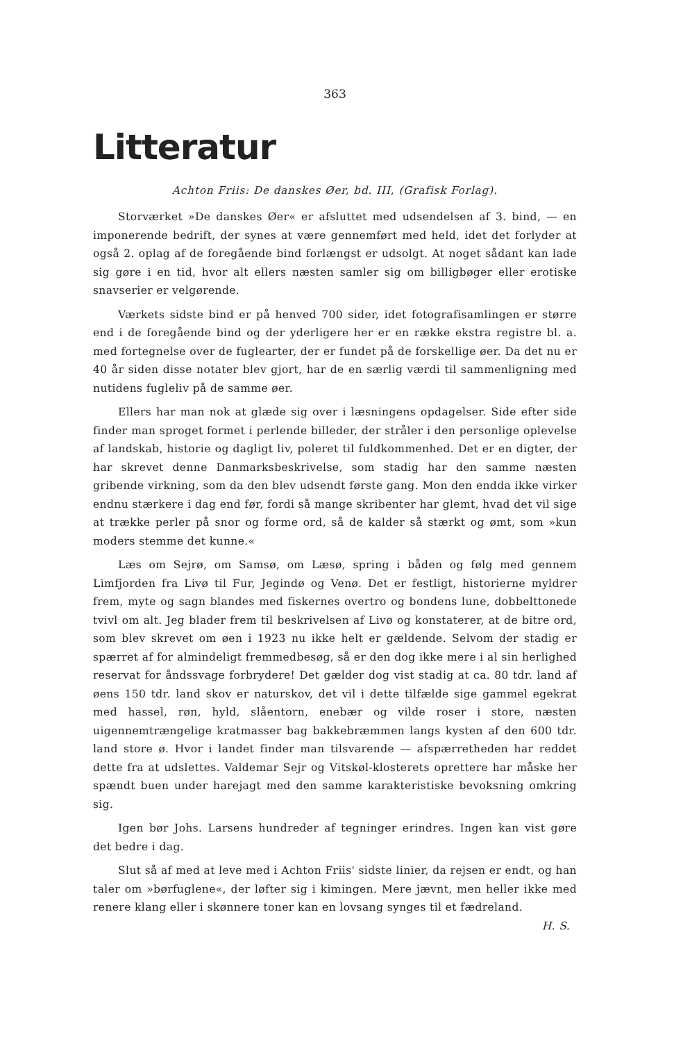363
Litteratur
Achton Friis: De danskes Øer, bd. III, (Grafisk Forlag).
Storværket »De danskes Øer« er afsluttet med udsendelsen af 3. bind, — en imponerende bedrift, der synes at være gennemført med held, idet det forlyder at også 2. oplag af de foregående bind forlængst er udsolgt. At noget sådant kan lade sig gøre i en tid, hvor alt ellers næsten samler sig om billigbøger eller erotiske snavserier er velgørende.
Værkets sidste bind er på henved 700 sider, idet fotografisamlingen er større end i de foregående bind og der yderligere her er en række ekstra registre bl. a. med fortegnelse over de fuglearter, der er fundet på de forskellige øer. Da det nu er 40 år siden disse notater blev gjort, har de en særlig værdi til sammenligning med nutidens fugleliv på de samme øer.
Ellers har man nok at glæde sig over i læsningens opdagelser. Side efter side finder man sproget formet i perlende billeder, der stråler i den personlige oplevelse af landskab, historie og dagligt liv, poleret til fuldkommenhed. Det er en digter, der har skrevet denne Danmarksbeskrivelse, som stadig har den samme næsten gribende virkning, som da den blev udsendt første gang. Mon den endda ikke virker endnu stærkere i dag end før, fordi så mange skribenter har glemt, hvad det vil sige at trække perler på snor og forme ord, så de kalder så stærkt og ømt, som »kun moders stemme det kunne.«
Læs om Sejrø, om Samsø, om Læsø, spring i båden og følg med gennem Limfjorden fra Livø til Fur, Jegindø og Venø. Det er festligt, historierne myldrer frem, myte og sagn blandes med fiskernes overtro og bondens lune, dobbelttonede tvivl om alt. Jeg blader frem til beskrivelsen af Livø og konstaterer, at de bitre ord, som blev skrevet om øen i 1923 nu ikke helt er gældende. Selvom der stadig er spærret af for almindeligt fremmedbesøg, så er den dog ikke mere i al sin herlighed reservat for åndssvage forbrydere! Det gælder dog vist stadig at ca. 80 tdr. land af øens 150 tdr. land skov er naturskov, det vil i dette tilfælde sige gammel egekrat med hassel, røn, hyld, slåentorn, enebær og vilde roser i store, næsten uigennemtrængelige kratmasser bag bakkebræmmen langs kysten af den 600 tdr. land store ø. Hvor i landet finder man tilsvarende — afspærretheden har reddet dette fra at udslettes. Valdemar Sejr og Vitskøl-klosterets oprettere har måske her spændt buen under harejagt med den samme karakteristiske bevoksning omkring sig.
Igen bør Johs. Larsens hundreder af tegninger erindres. Ingen kan vist gøre det bedre i dag.
Slut så af med at leve med i Achton Friis' sidste linier, da rejsen er endt, og han taler om »børfuglene«, der løfter sig i kimingen. Mere jævnt, men heller ikke med renere klang eller i skønnere toner kan en lovsang synges til et fædreland. H. S.